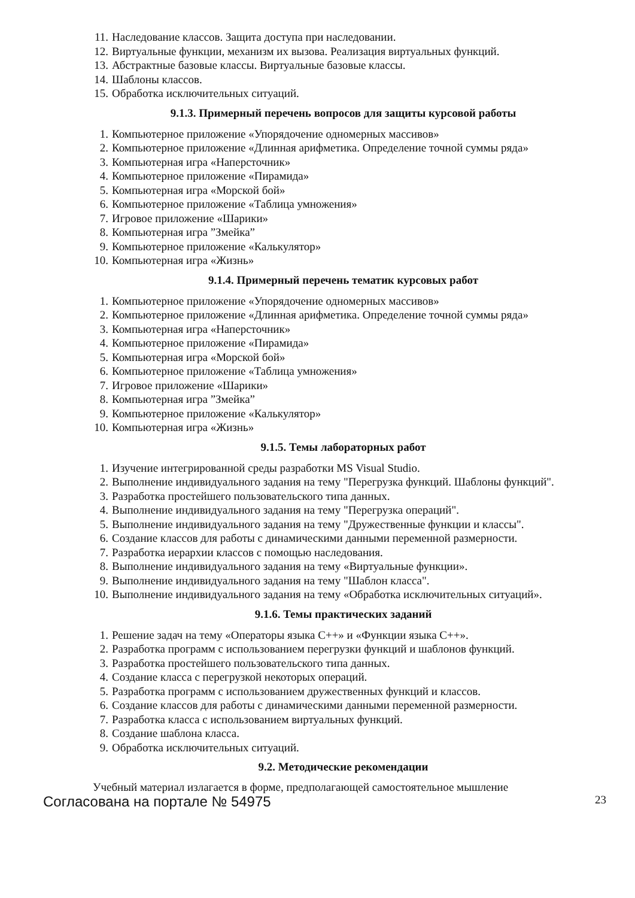11. Наследование классов. Защита доступа при наследовании.
12. Виртуальные функции, механизм их вызова. Реализация виртуальных функций.
13. Абстрактные базовые классы. Виртуальные базовые классы.
14. Шаблоны классов.
15. Обработка исключительных ситуаций.
9.1.3. Примерный перечень вопросов для защиты курсовой работы
1. Компьютерное приложение «Упорядочение одномерных массивов»
2. Компьютерное приложение «Длинная арифметика. Определение точной суммы ряда»
3. Компьютерная игра «Наперсточник»
4. Компьютерное приложение «Пирамида»
5. Компьютерная игра «Морской бой»
6. Компьютерное приложение «Таблица умножения»
7. Игровое приложение «Шарики»
8. Компьютерная игра ”Змейка”
9. Компьютерное приложение «Калькулятор»
10. Компьютерная игра «Жизнь»
9.1.4. Примерный перечень тематик курсовых работ
1. Компьютерное приложение «Упорядочение одномерных массивов»
2. Компьютерное приложение «Длинная арифметика. Определение точной суммы ряда»
3. Компьютерная игра «Наперсточник»
4. Компьютерное приложение «Пирамида»
5. Компьютерная игра «Морской бой»
6. Компьютерное приложение «Таблица умножения»
7. Игровое приложение «Шарики»
8. Компьютерная игра ”Змейка”
9. Компьютерное приложение «Калькулятор»
10. Компьютерная игра «Жизнь»
9.1.5. Темы лабораторных работ
1. Изучение интегрированной среды разработки MS Visual Studio.
2. Выполнение индивидуального задания на тему "Перегрузка функций. Шаблоны функций".
3. Разработка простейшего пользовательского типа данных.
4. Выполнение индивидуального задания на тему "Перегрузка операций".
5. Выполнение индивидуального задания на тему "Дружественные функции и классы".
6. Создание классов для работы с динамическими данными переменной размерности.
7. Разработка иерархии классов с помощью наследования.
8. Выполнение индивидуального задания на тему «Виртуальные функции».
9. Выполнение индивидуального задания на тему "Шаблон класса".
10. Выполнение индивидуального задания на тему «Обработка исключительных ситуаций».
9.1.6. Темы практических заданий
1. Решение задач на тему «Операторы языка С++» и «Функции языка С++».
2. Разработка программ с использованием перегрузки функций и шаблонов функций.
3. Разработка простейшего пользовательского типа данных.
4. Создание класса с перегрузкой некоторых операций.
5. Разработка программ с использованием дружественных функций и классов.
6. Создание классов для работы с динамическими данными переменной размерности.
7. Разработка класса с использованием виртуальных функций.
8. Создание шаблона класса.
9. Обработка исключительных ситуаций.
9.2. Методические рекомендации
Учебный материал излагается в форме, предполагающей самостоятельное мышление
Согласована на портале № 54975 23